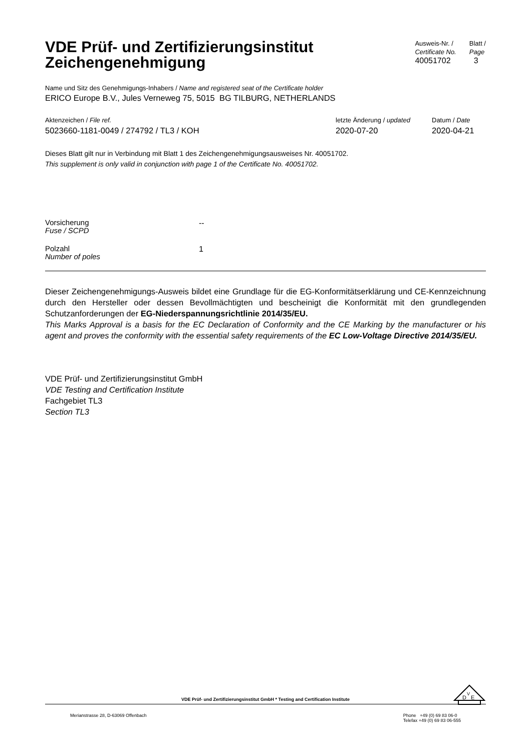VDE Prüf- und Zertifizierungsinstitut
Zeichengenehmigung
Ausweis-Nr. /
Certificate No.
40051702
Blatt /
Page
3
Name und Sitz des Genehmigungs-Inhabers / Name and registered seat of the Certificate holder
ERICO Europe B.V., Jules Verneweg 75, 5015 BG TILBURG, NETHERLANDS
Aktenzeichen / File ref.
5023660-1181-0049 / 274792 / TL3 / KOH
letzte Änderung / updated
2020-07-20
Datum / Date
2020-04-21
Dieses Blatt gilt nur in Verbindung mit Blatt 1 des Zeichengenehmigungsausweises Nr. 40051702.
This supplement is only valid in conjunction with page 1 of the Certificate No. 40051702.
Vorsicherung
Fuse / SCPD
--
Polzahl
Number of poles
1
Dieser Zeichengenehmigungs-Ausweis bildet eine Grundlage für die EG-Konformitätserklärung und CE-Kennzeichnung durch den Hersteller oder dessen Bevollmächtigten und bescheinigt die Konformität mit den grundlegenden Schutzanforderungen der EG-Niederspannungsrichtlinie 2014/35/EU.
This Marks Approval is a basis for the EC Declaration of Conformity and the CE Marking by the manufacturer or his agent and proves the conformity with the essential safety requirements of the EC Low-Voltage Directive 2014/35/EU.
VDE Prüf- und Zertifizierungsinstitut GmbH
VDE Testing and Certification Institute
Fachgebiet TL3
Section TL3
VDE Prüf- und Zertifizierungsinstitut GmbH * Testing and Certification Institute
D
V
E
Merianstrasse 28, D-63069 Offenbach
Phone +49 (0) 69 83 06-0
Telefax +49 (0) 69 83 06-555